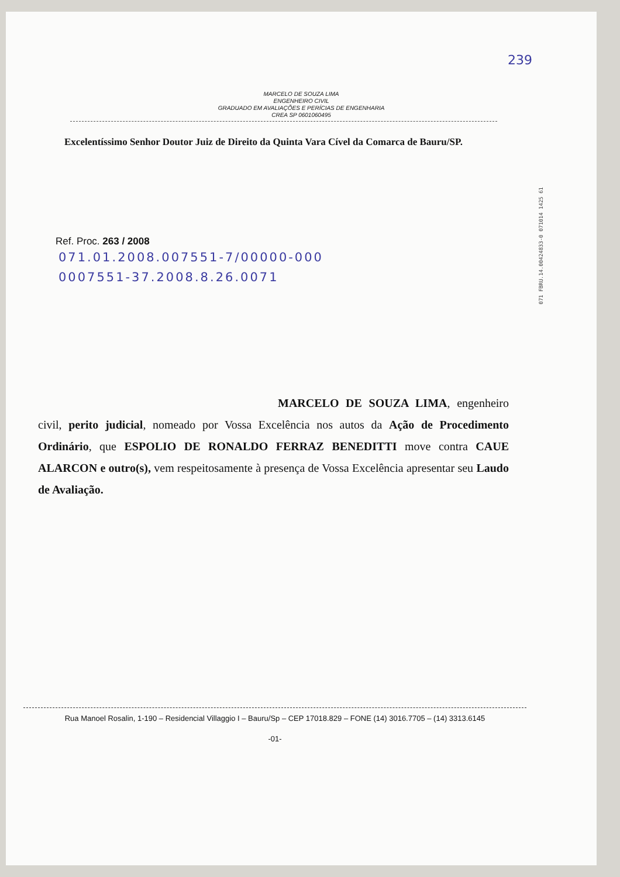239
MARCELO DE SOUZA LIMA
ENGENHEIRO CIVIL
GRADUADO EM AVALIAÇÕES E PERÍCIAS DE ENGENHARIA
CREA SP 0601060495
Excelentíssimo Senhor Doutor Juiz de Direito da Quinta Vara Cível da Comarca de Bauru/SP.
Ref. Proc. 263 / 2008
071.01.2008.007551-7/00000-000
0007551-37.2008.8.26.0071
MARCELO DE SOUZA LIMA, engenheiro civil, perito judicial, nomeado por Vossa Excelência nos autos da Ação de Procedimento Ordinário, que ESPOLIO DE RONALDO FERRAZ BENEDITTI move contra CAUE ALARCON e outro(s), vem respeitosamente à presença de Vossa Excelência apresentar seu Laudo de Avaliação.
071 FBRU.14.00424833-0 071014 1425 61
Rua Manoel Rosalin, 1-190 – Residencial Villaggio I – Bauru/Sp – CEP 17018.829 – FONE (14) 3016.7705 – (14) 3313.6145
-01-